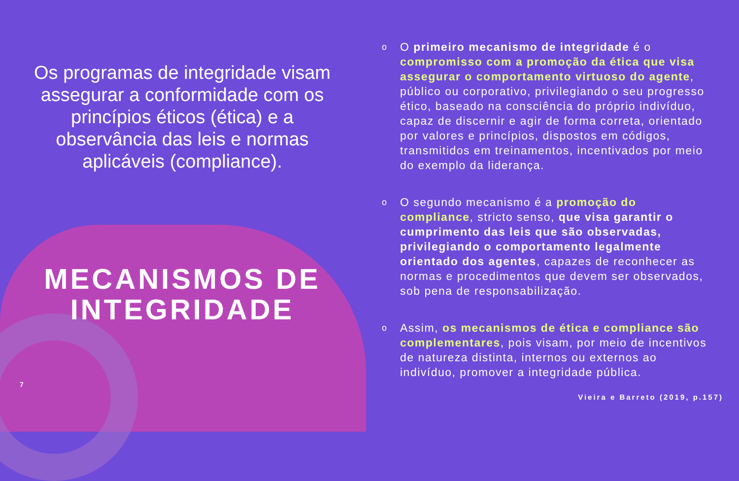Os programas de integridade visam assegurar a conformidade com os princípios éticos (ética) e a observância das leis e normas aplicáveis (compliance).
MECANISMOS DE INTEGRIDADE
7
o O primeiro mecanismo de integridade é o compromisso com a promoção da ética que visa assegurar o comportamento virtuoso do agente, público ou corporativo, privilegiando o seu progresso ético, baseado na consciência do próprio indivíduo, capaz de discernir e agir de forma correta, orientado por valores e princípios, dispostos em códigos, transmitidos em treinamentos, incentivados por meio do exemplo da liderança.
o O segundo mecanismo é a promoção do compliance, stricto senso, que visa garantir o cumprimento das leis que são observadas, privilegiando o comportamento legalmente orientado dos agentes, capazes de reconhecer as normas e procedimentos que devem ser observados, sob pena de responsabilização.
o Assim, os mecanismos de ética e compliance são complementares, pois visam, por meio de incentivos de natureza distinta, internos ou externos ao indivíduo, promover a integridade pública.
Vieira e Barreto (2019, p.157)